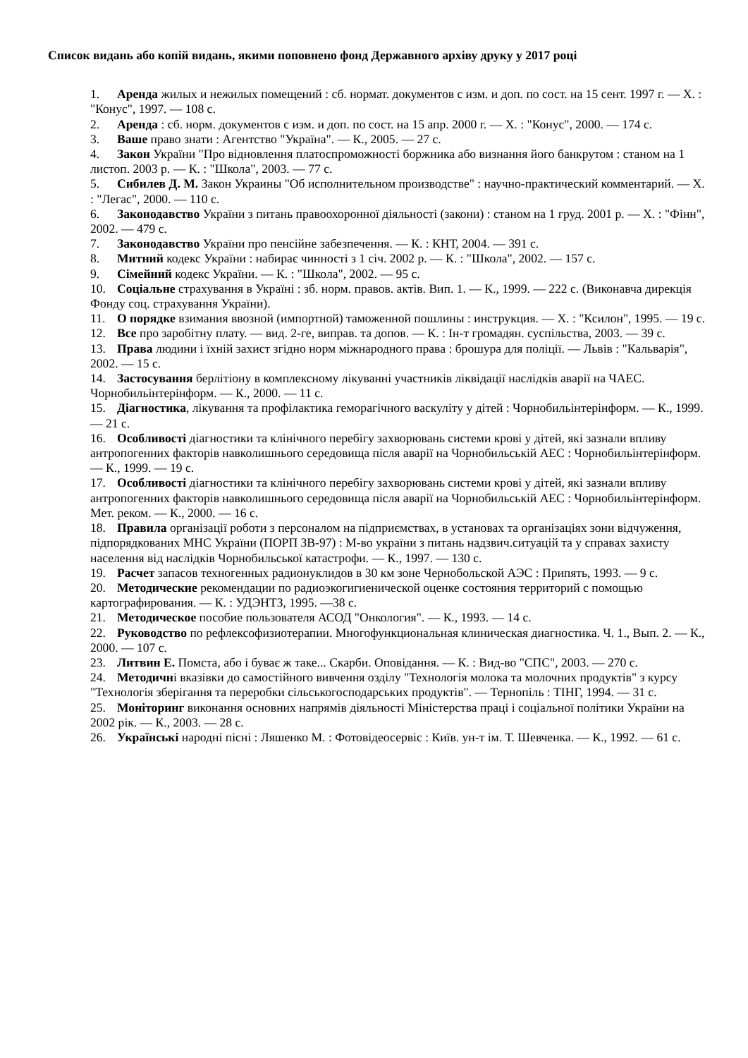Список видань або копій видань, якими поповнено фонд Державного архіву друку у 2017 році
1. Аренда жилых и нежилых помещений : сб. нормат. документов с изм. и доп. по сост. на 15 сент. 1997 г. — Х. : "Конус", 1997. — 108 с.
2. Аренда : сб. норм. документов с изм. и доп. по сост. на 15 апр. 2000 г. — Х. : "Конус", 2000. — 174 с.
3. Ваше право знати : Агентство "Україна". — К., 2005. — 27 с.
4. Закон України "Про відновлення платоспроможності боржника або визнання його банкрутом : станом на 1 листоп. 2003 р. — К. : "Школа", 2003. — 77 с.
5. Сибилев Д. М. Закон Украины "Об исполнительном производстве" : научно-практический комментарий. — Х. : "Легас", 2000. — 110 с.
6. Законодавство України з питань правоохоронної діяльності (закони) : станом на 1 груд. 2001 р. — Х. : "Фінн", 2002. — 479 с.
7. Законодавство України про пенсійне забезпечення. — К. : КНТ, 2004. — 391 с.
8. Митний кодекс України : набирає чинності з 1 січ. 2002 р. — К. : "Школа", 2002. — 157 с.
9. Сімейний кодекс України. — К. : "Школа", 2002. — 95 с.
10. Соціальне страхування в Україні : зб. норм. правов. актів. Вип. 1. — К., 1999. — 222 с. (Виконавча дирекція Фонду соц. страхування України).
11. О порядке взимания ввозной (импортной) таможенной пошлины : инструкция. — Х. : "Ксилон", 1995. — 19 с.
12. Все про заробітну плату. — вид. 2-ге, виправ. та допов. — К. : Ін-т громадян. суспільства, 2003. — 39 с.
13. Права людини і їхній захист згідно норм міжнародного права : брошура для поліції. — Львів : "Кальварія", 2002. — 15 с.
14. Застосування берлітіону в комплексному лікуванні участників ліквідації наслідків аварії на ЧАЕС. Чорнобильінтерінформ. — К., 2000. — 11 с.
15. Діагностика, лікування та профілактика геморагічного васкуліту у дітей : Чорнобильінтерінформ. — К., 1999. — 21 с.
16. Особливості діагностики та клінічного перебігу захворювань системи крові у дітей, які зазнали впливу антропогенних факторів навколишнього середовища після аварії на Чорнобильській АЕС : Чорнобильінтерінформ. — К., 1999. — 19 с.
17. Особливості діагностики та клінічного перебігу захворювань системи крові у дітей, які зазнали впливу антропогенних факторів навколишнього середовища після аварії на Чорнобильській АЕС : Чорнобильінтерінформ. Мет. реком. — К., 2000. — 16 с.
18. Правила організації роботи з персоналом на підприємствах, в установах та організаціях зони відчуження, підпорядкованих МНС України (ПОРП ЗВ-97) : М-во україни з питань надзвич.ситуацій та у справах захисту населення від наслідків Чорнобильської катастрофи. — К., 1997. — 130 с.
19. Расчет запасов техногенных радионуклидов в 30 км зоне Чернобольской АЭС : Припять, 1993. — 9 с.
20. Методические рекомендации по радиоэкогигиенической оценке состояния территорий с помощью картографирования. — К. : УДЭНТЗ, 1995. —38 с.
21. Методическое пособие пользователя АСОД "Онкология". — К., 1993. — 14 с.
22. Руководство по рефлексофизиотерапии. Многофункциональная клиническая диагностика. Ч. 1., Вып. 2. — К., 2000. — 107 с.
23. Литвин Е. Помста, або і буває ж таке... Скарби. Оповідання. — К. : Вид-во "СПС", 2003. — 270 с.
24. Методичні вказівки до самостійного вивчення озділу "Технологія молока та молочних продуктів" з курсу "Технологія зберігання та переробки сільськогосподарських продуктів". — Тернопіль : ТІНГ, 1994. — 31 с.
25. Моніторинг виконання основних напрямів діяльності Міністерства праці і соціальної політики України на 2002 рік. — К., 2003. — 28 с.
26. Українські народні пісні : Ляшенко М. : Фотовідеосервіс : Київ. ун-т ім. Т. Шевченка. — К., 1992. — 61 с.